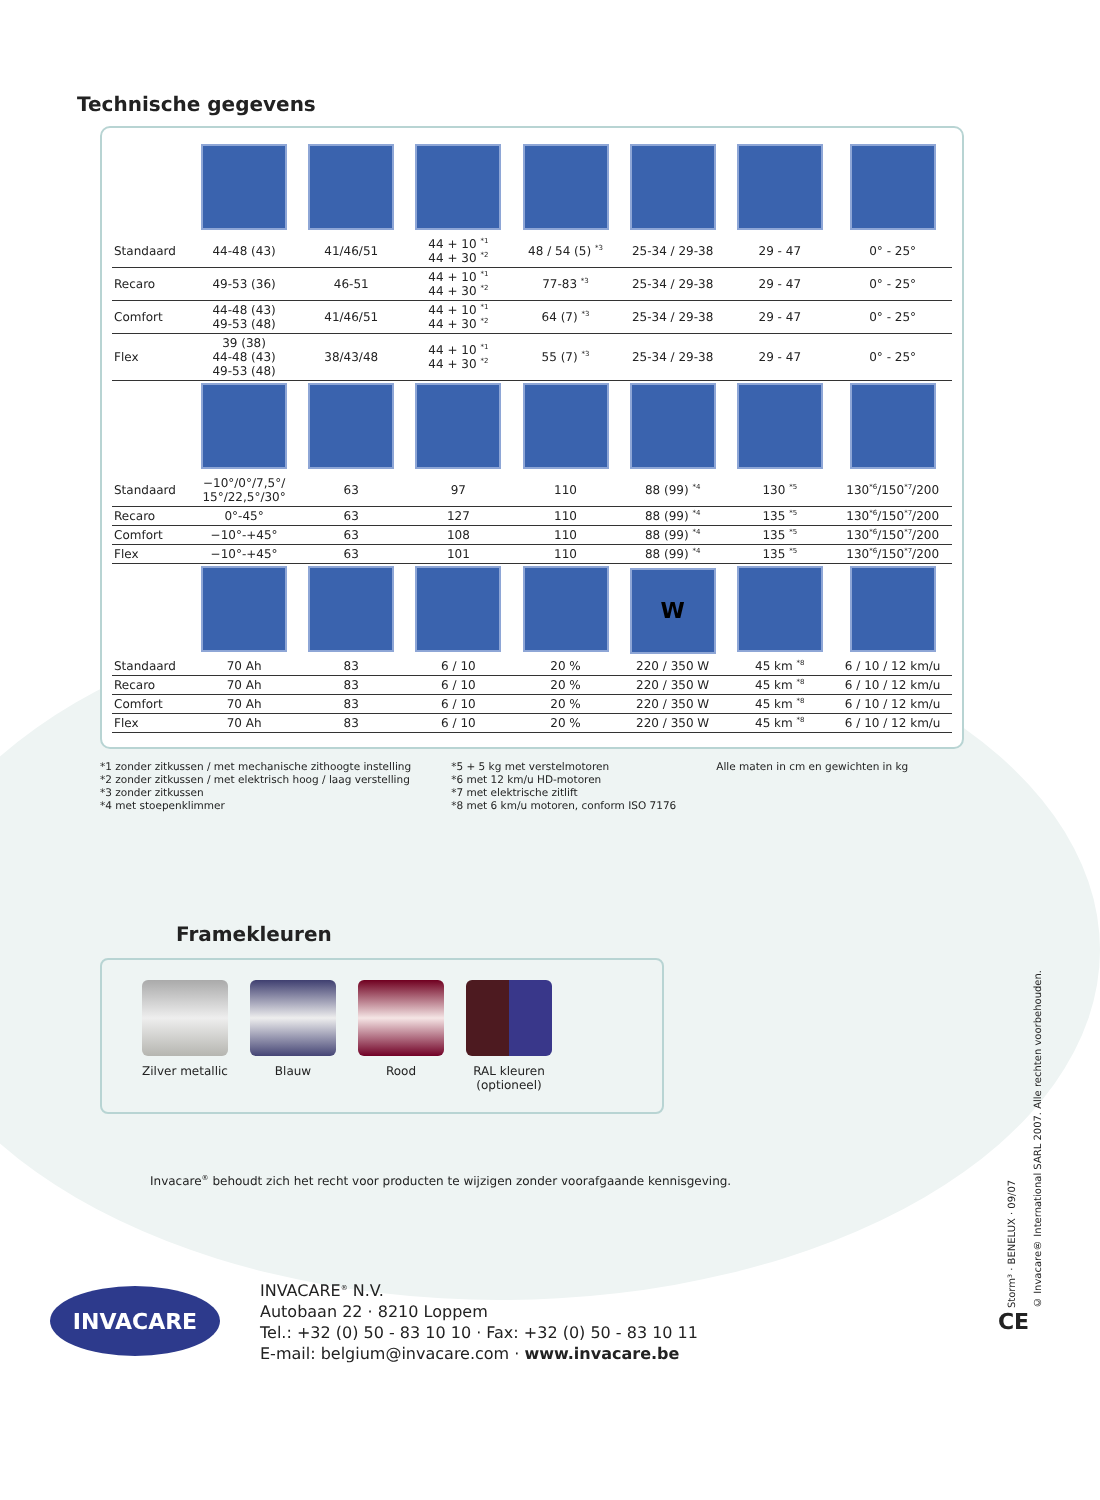Technische gegevens
| Standaard | 44-48 (43) | 41/46/51 | 44 + 10 <sup>*1</sup> 44 + 30 <sup>*2</sup> | 48 / 54 (5) <sup>*3</sup> | 25-34 / 29-38 | 29 - 47 | 0° - 25° |
| Recaro | 49-53 (36) | 46-51 | 44 + 10 <sup>*1</sup> 44 + 30 <sup>*2</sup> | 77-83 <sup>*3</sup> | 25-34 / 29-38 | 29 - 47 | 0° - 25° |
| Comfort | 44-48 (43) 49-53 (48) | 41/46/51 | 44 + 10 <sup>*1</sup> 44 + 30 <sup>*2</sup> | 64 (7) <sup>*3</sup> | 25-34 / 29-38 | 29 - 47 | 0° - 25° |
| Flex | 39 (38) 44-48 (43) 49-53 (48) | 38/43/48 | 44 + 10 <sup>*1</sup> 44 + 30 <sup>*2</sup> | 55 (7) <sup>*3</sup> | 25-34 / 29-38 | 29 - 47 | 0° - 25° |
| Standaard | −10°/0°/7,5°/ 15°/22,5°/30° | 63 | 97 | 110 | 88 (99) <sup>*4</sup> | 130 <sup>*5</sup> | 130<sup>*6</sup>/150<sup>*7</sup>/200 |
| Recaro | 0°-45° | 63 | 127 | 110 | 88 (99) <sup>*4</sup> | 135 <sup>*5</sup> | 130<sup>*6</sup>/150<sup>*7</sup>/200 |
| Comfort | −10°-+45° | 63 | 108 | 110 | 88 (99) <sup>*4</sup> | 135 <sup>*5</sup> | 130<sup>*6</sup>/150<sup>*7</sup>/200 |
| Flex | −10°-+45° | 63 | 101 | 110 | 88 (99) <sup>*4</sup> | 135 <sup>*5</sup> | 130<sup>*6</sup>/150<sup>*7</sup>/200 |
| | | | | | W | | |
| Standaard | 70 Ah | 83 | 6 / 10 | 20 % | 220 / 350 W | 45 km <sup>*8</sup> | 6 / 10 / 12 km/u |
| Recaro | 70 Ah | 83 | 6 / 10 | 20 % | 220 / 350 W | 45 km <sup>*8</sup> | 6 / 10 / 12 km/u |
| Comfort | 70 Ah | 83 | 6 / 10 | 20 % | 220 / 350 W | 45 km <sup>*8</sup> | 6 / 10 / 12 km/u |
| Flex | 70 Ah | 83 | 6 / 10 | 20 % | 220 / 350 W | 45 km <sup>*8</sup> | 6 / 10 / 12 km/u |
*1 zonder zitkussen / met mechanische zithoogte instelling
*2 zonder zitkussen / met elektrisch hoog / laag verstelling
*3 zonder zitkussen
*4 met stoepenklimmer
*5 + 5 kg met verstelmotoren
*6 met 12 km/u HD-motoren
*7 met elektrische zitlift
*8 met 6 km/u motoren, conform ISO 7176
Alle maten in cm en gewichten in kg
Framekleuren
Zilver metallic
Blauw Rood RAL kleuren
(optioneel)
Invacare<sup>®</sup> behoudt zich het recht voor producten te wijzigen zonder voorafgaande kennisgeving.
INVACARE
INVACARE<sup>®</sup> N.V.
Autobaan 22 · 8210 Loppem
Tel.: +32 (0) 50 - 83 10 10 · Fax: +32 (0) 50 - 83 10 11
E-mail: belgium@invacare.com · www.invacare.be
CE
Storm³ · BENELUX · 09/07
© Invacare® International SARL 2007. Alle rechten voorbehouden.